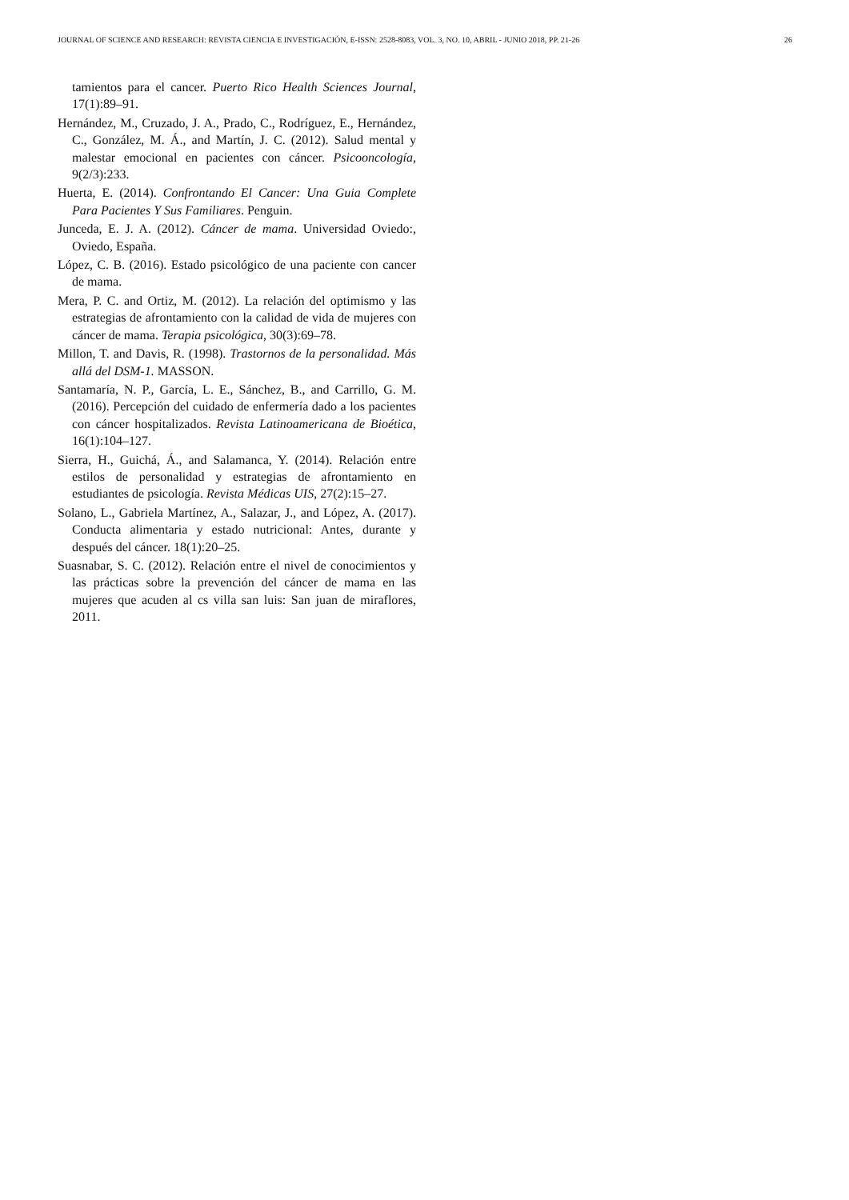JOURNAL OF SCIENCE AND RESEARCH: REVISTA CIENCIA E INVESTIGACIÓN, E-ISSN: 2528-8083, VOL. 3, NO. 10, ABRIL - JUNIO 2018, PP. 21-26 26
tamientos para el cancer. Puerto Rico Health Sciences Journal, 17(1):89–91.
Hernández, M., Cruzado, J. A., Prado, C., Rodríguez, E., Hernández, C., González, M. Á., and Martín, J. C. (2012). Salud mental y malestar emocional en pacientes con cáncer. Psicooncología, 9(2/3):233.
Huerta, E. (2014). Confrontando El Cancer: Una Guia Complete Para Pacientes Y Sus Familiares. Penguin.
Junceda, E. J. A. (2012). Cáncer de mama. Universidad Oviedo:, Oviedo, España.
López, C. B. (2016). Estado psicológico de una paciente con cancer de mama.
Mera, P. C. and Ortiz, M. (2012). La relación del optimismo y las estrategias de afrontamiento con la calidad de vida de mujeres con cáncer de mama. Terapia psicológica, 30(3):69–78.
Millon, T. and Davis, R. (1998). Trastornos de la personalidad. Más allá del DSM-1. MASSON.
Santamaría, N. P., García, L. E., Sánchez, B., and Carrillo, G. M. (2016). Percepción del cuidado de enfermería dado a los pacientes con cáncer hospitalizados. Revista Latinoamericana de Bioética, 16(1):104–127.
Sierra, H., Guichá, Á., and Salamanca, Y. (2014). Relación entre estilos de personalidad y estrategias de afrontamiento en estudiantes de psicología. Revista Médicas UIS, 27(2):15–27.
Solano, L., Gabriela Martínez, A., Salazar, J., and López, A. (2017). Conducta alimentaria y estado nutricional: Antes, durante y después del cáncer. 18(1):20–25.
Suasnabar, S. C. (2012). Relación entre el nivel de conocimientos y las prácticas sobre la prevención del cáncer de mama en las mujeres que acuden al cs villa san luis: San juan de miraflores, 2011.